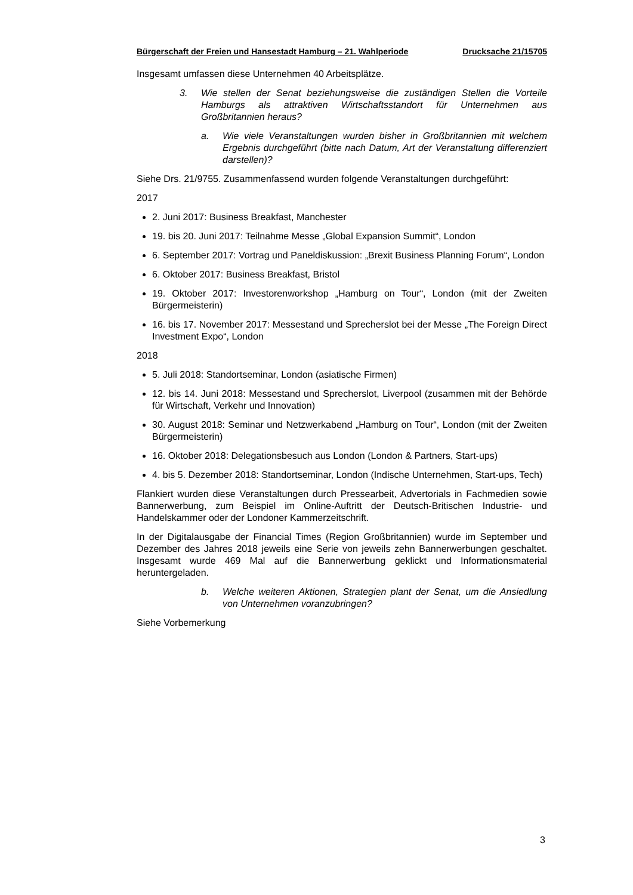Bürgerschaft der Freien und Hansestadt Hamburg – 21. Wahlperiode Drucksache 21/15705
Insgesamt umfassen diese Unternehmen 40 Arbeitsplätze.
3. Wie stellen der Senat beziehungsweise die zuständigen Stellen die Vorteile Hamburgs als attraktiven Wirtschaftsstandort für Unternehmen aus Großbritannien heraus?
a. Wie viele Veranstaltungen wurden bisher in Großbritannien mit welchem Ergebnis durchgeführt (bitte nach Datum, Art der Veranstaltung differenziert darstellen)?
Siehe Drs. 21/9755. Zusammenfassend wurden folgende Veranstaltungen durchgeführt:
2017
2. Juni 2017: Business Breakfast, Manchester
19. bis 20. Juni 2017: Teilnahme Messe „Global Expansion Summit“, London
6. September 2017: Vortrag und Paneldiskussion: „Brexit Business Planning Forum“, London
6. Oktober 2017: Business Breakfast, Bristol
19. Oktober 2017: Investorenworkshop „Hamburg on Tour“, London (mit der Zweiten Bürgermeisterin)
16. bis 17. November 2017: Messestand und Sprecherslot bei der Messe „The Foreign Direct Investment Expo“, London
2018
5. Juli 2018: Standortseminar, London (asiatische Firmen)
12. bis 14. Juni 2018: Messestand und Sprecherslot, Liverpool (zusammen mit der Behörde für Wirtschaft, Verkehr und Innovation)
30. August 2018: Seminar und Netzwerkabend „Hamburg on Tour“, London (mit der Zweiten Bürgermeisterin)
16. Oktober 2018: Delegationsbesuch aus London (London & Partners, Start-ups)
4. bis 5. Dezember 2018: Standortseminar, London (Indische Unternehmen, Start-ups, Tech)
Flankiert wurden diese Veranstaltungen durch Pressearbeit, Advertorials in Fachmedien sowie Bannerwerbung, zum Beispiel im Online-Auftritt der Deutsch-Britischen Industrie- und Handelskammer oder der Londoner Kammerzeitschrift.
In der Digitalausgabe der Financial Times (Region Großbritannien) wurde im September und Dezember des Jahres 2018 jeweils eine Serie von jeweils zehn Bannerwerbungen geschaltet. Insgesamt wurde 469 Mal auf die Bannerwerbung geklickt und Informationsmaterial heruntergeladen.
b. Welche weiteren Aktionen, Strategien plant der Senat, um die Ansiedlung von Unternehmen voranzubringen?
Siehe Vorbemerkung
3